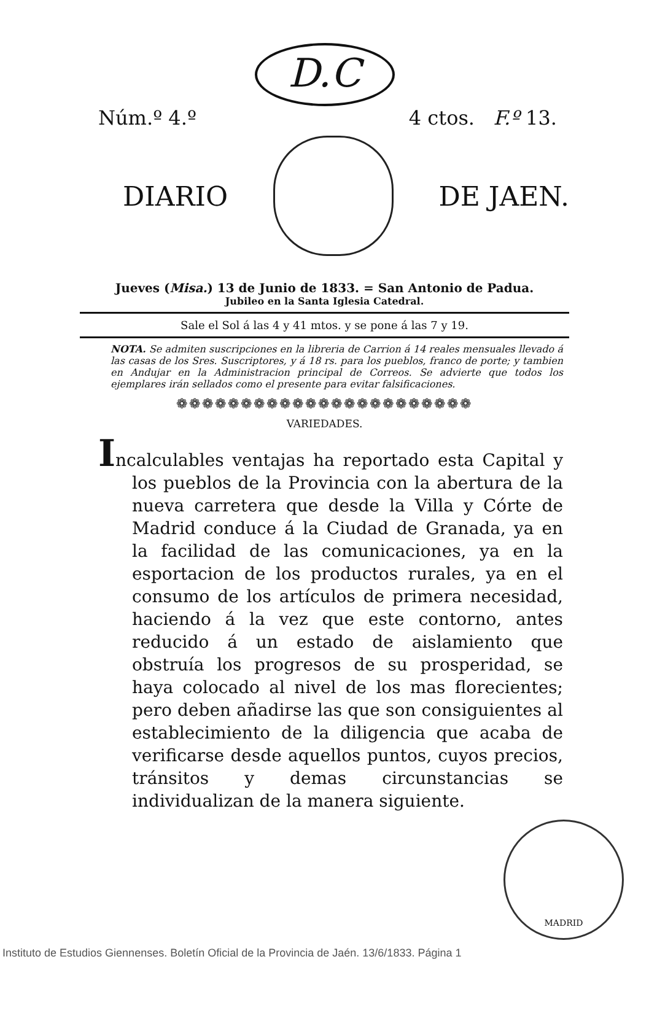D.C
Núm.º 4.º 4 ctos. F.º 13.
DIARIO DE JAEN.
Jueves (Misa.) 13 de Junio de 1833. = San Antonio de Padua.
Jubileo en la Santa Iglesia Catedral.
Sale el Sol á las 4 y 41 mtos. y se pone á las 7 y 19.
NOTA. Se admiten suscripciones en la libreria de Carrion á 14 reales mensuales llevado á las casas de los Sres. Suscriptores, y á 18 rs. para los pueblos, franco de porte; y tambien en Andujar en la Administracion principal de Correos. Se advierte que todos los ejemplares irán sellados como el presente para evitar falsificaciones.
❁❁❁❁❁❁❁❁❁❁❁❁❁❁❁❁❁❁❁❁❁❁❁
VARIEDADES.
Incalculables ventajas ha reportado esta Capital y los pueblos de la Provincia con la abertura de la nueva carretera que desde la Villa y Córte de Madrid conduce á la Ciudad de Granada, ya en la facilidad de las comunicaciones, ya en la esportacion de los productos rurales, ya en el consumo de los artículos de primera necesidad, haciendo á la vez que este contorno, antes reducido á un estado de aislamiento que obstruía los progresos de su prosperidad, se haya colocado al nivel de los mas florecientes; pero deben añadirse las que son consiguientes al establecimiento de la diligencia que acaba de verificarse desde aquellos puntos, cuyos precios, tránsitos y demas circunstancias se individualizan de la manera siguiente.
MADRID
Instituto de Estudios Giennenses. Boletín Oficial de la Provincia de Jaén. 13/6/1833. Página 1